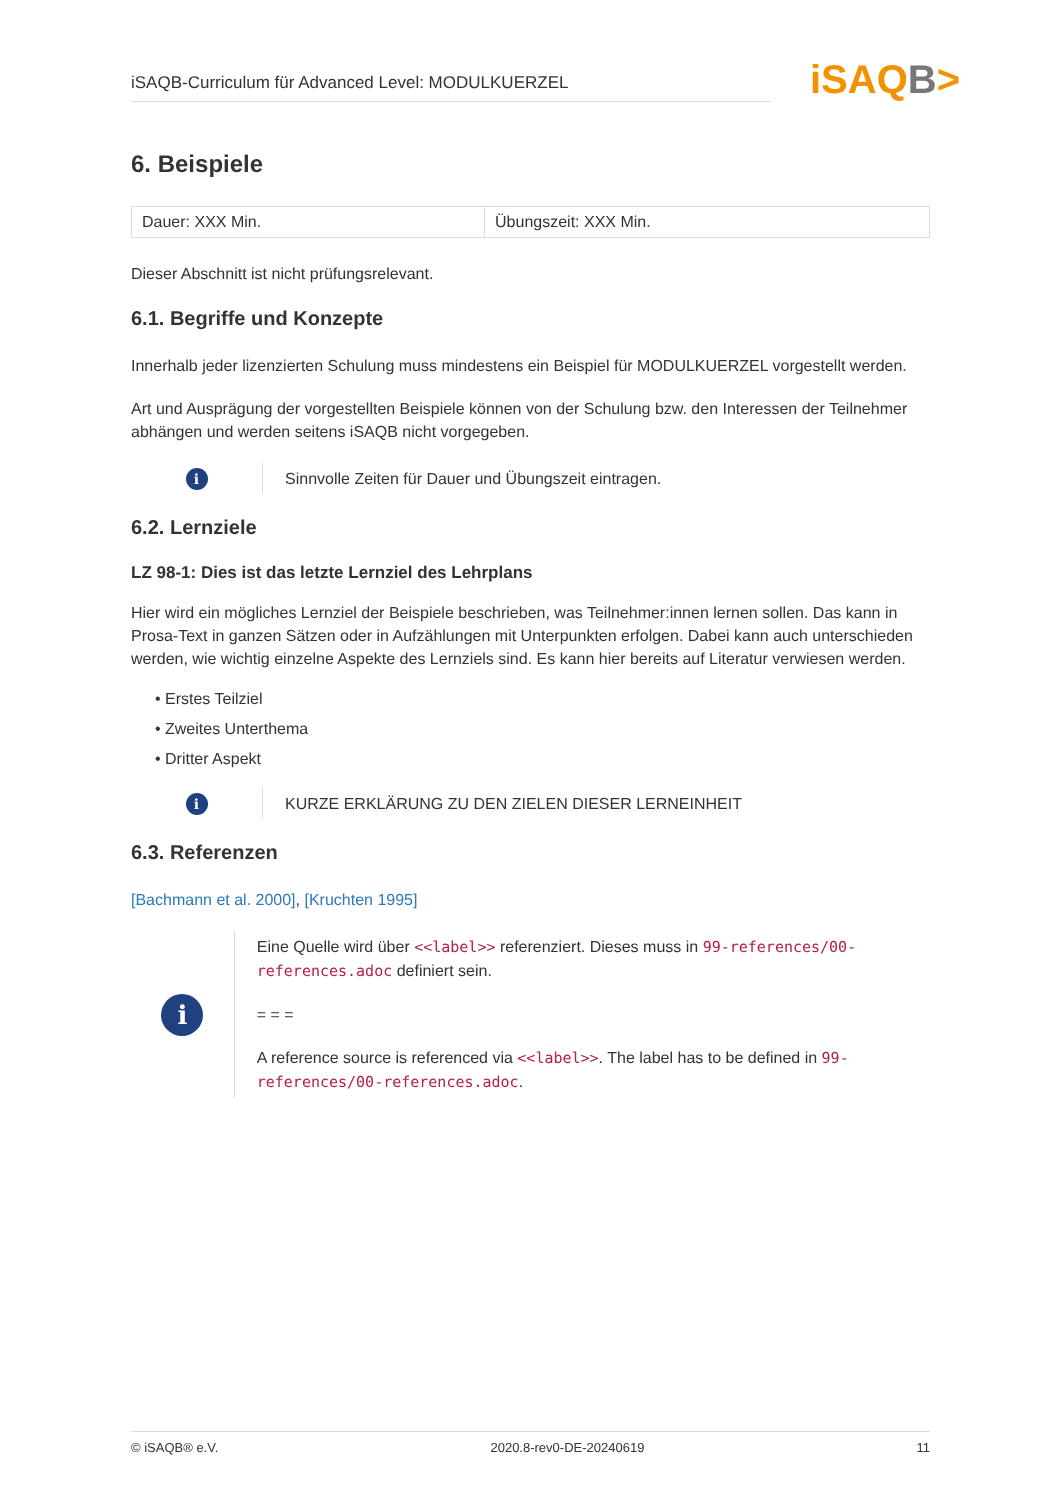iSAQB-Curriculum für Advanced Level: MODULKUERZEL
iSAQB>
6. Beispiele
| Dauer: XXX Min. | Übungszeit: XXX Min. |
Dieser Abschnitt ist nicht prüfungsrelevant.
6.1. Begriffe und Konzepte
Innerhalb jeder lizenzierten Schulung muss mindestens ein Beispiel für MODULKUERZEL vorgestellt werden.
Art und Ausprägung der vorgestellten Beispiele können von der Schulung bzw. den Interessen der Teilnehmer abhängen und werden seitens iSAQB nicht vorgegeben.
i
Sinnvolle Zeiten für Dauer und Übungszeit eintragen.
6.2. Lernziele
LZ 98-1: Dies ist das letzte Lernziel des Lehrplans
Hier wird ein mögliches Lernziel der Beispiele beschrieben, was Teilnehmer:innen lernen sollen. Das kann in Prosa-Text in ganzen Sätzen oder in Aufzählungen mit Unterpunkten erfolgen. Dabei kann auch unterschieden werden, wie wichtig einzelne Aspekte des Lernziels sind. Es kann hier bereits auf Literatur verwiesen werden.
Erstes Teilziel
Zweites Unterthema
Dritter Aspekt
i
KURZE ERKLÄRUNG ZU DEN ZIELEN DIESER LERNEINHEIT
6.3. Referenzen
[Bachmann et al. 2000], [Kruchten 1995]
i
Eine Quelle wird über <<label>> referenziert. Dieses muss in 99-references/00-references.adoc definiert sein.
= = =
A reference source is referenced via <<label>>. The label has to be defined in 99-references/00-references.adoc.
© iSAQB® e.V. 2020.8-rev0-DE-20240619 11